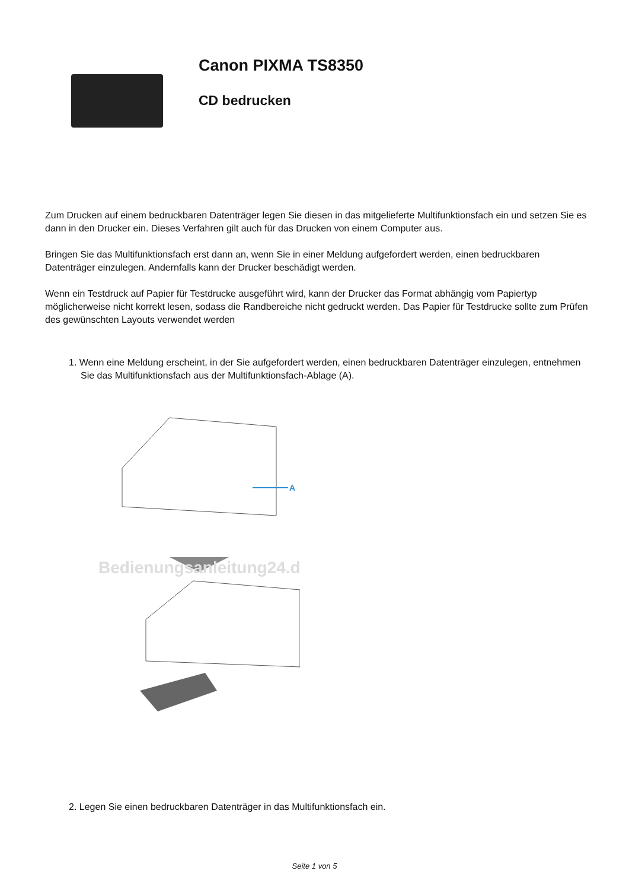Canon PIXMA TS8350
CD bedrucken
Zum Drucken auf einem bedruckbaren Datenträger legen Sie diesen in das mitgelieferte Multifunktionsfach ein und setzen Sie es dann in den Drucker ein. Dieses Verfahren gilt auch für das Drucken von einem Computer aus.
Bringen Sie das Multifunktionsfach erst dann an, wenn Sie in einer Meldung aufgefordert werden, einen bedruckbaren Datenträger einzulegen. Andernfalls kann der Drucker beschädigt werden.
Wenn ein Testdruck auf Papier für Testdrucke ausgeführt wird, kann der Drucker das Format abhängig vom Papiertyp möglicherweise nicht korrekt lesen, sodass die Randbereiche nicht gedruckt werden. Das Papier für Testdrucke sollte zum Prüfen des gewünschten Layouts verwendet werden
1. Wenn eine Meldung erscheint, in der Sie aufgefordert werden, einen bedruckbaren Datenträger einzulegen, entnehmen Sie das Multifunktionsfach aus der Multifunktionsfach-Ablage (A).
A
Bedienungsanleitung24.de
2. Legen Sie einen bedruckbaren Datenträger in das Multifunktionsfach ein.
Seite 1 von 5